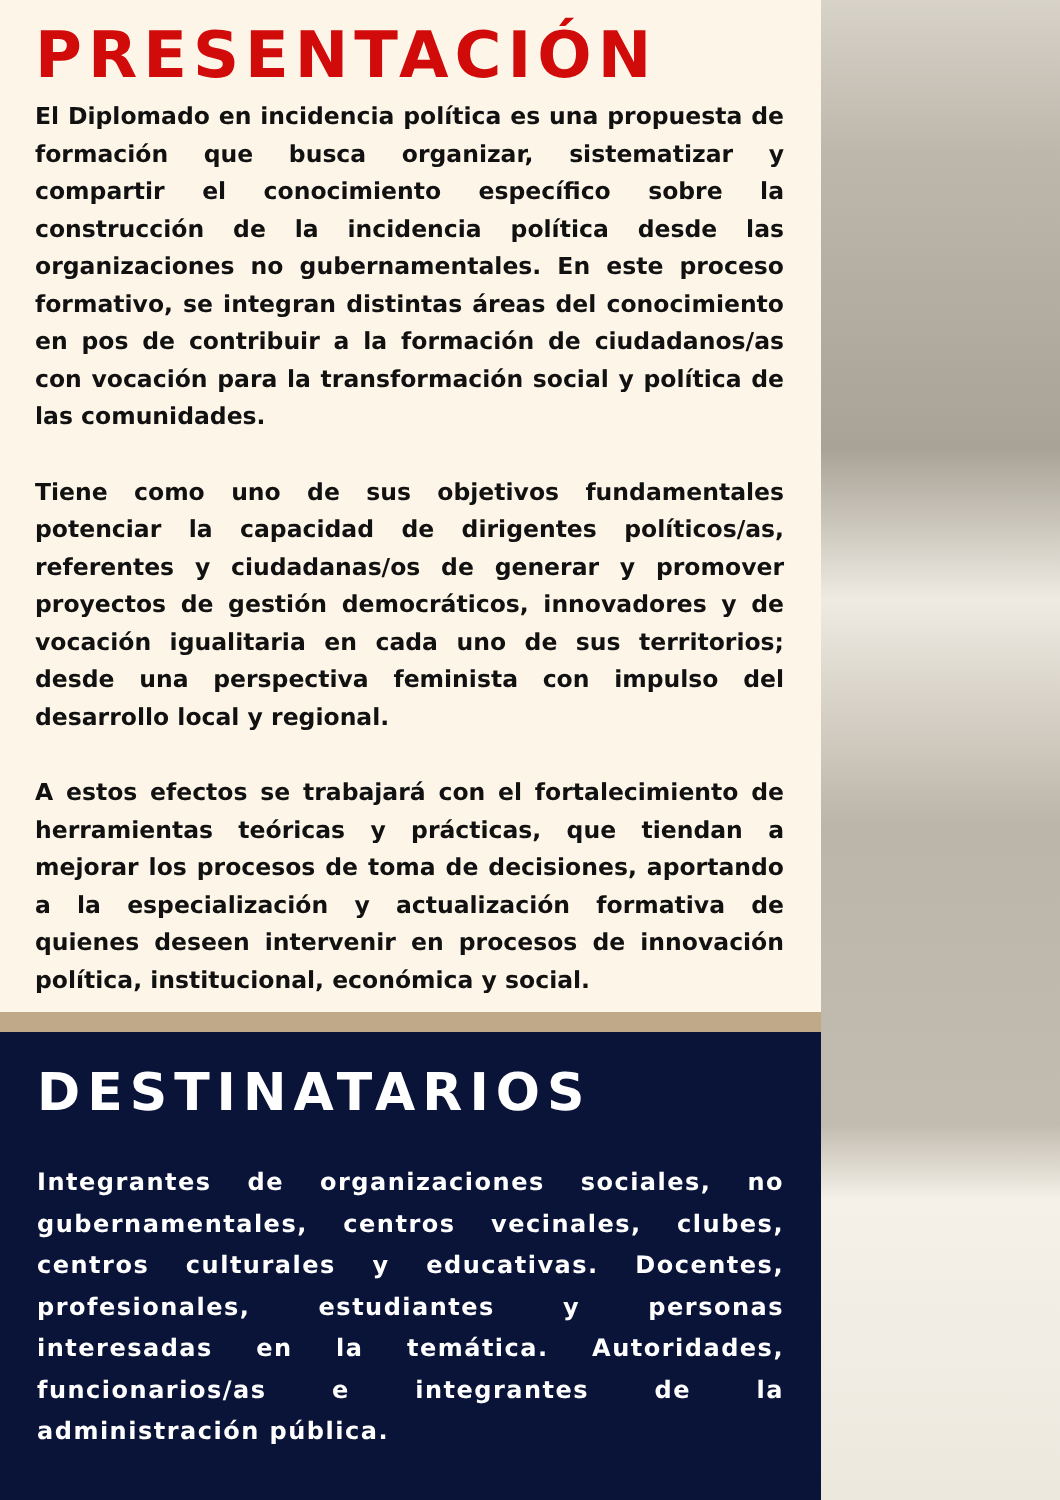PRESENTACIÓN
El Diplomado en incidencia política es una propuesta de formación que busca organizar, sistematizar y compartir el conocimiento específico sobre la construcción de la incidencia política desde las organizaciones no gubernamentales. En este proceso formativo, se integran distintas áreas del conocimiento en pos de contribuir a la formación de ciudadanos/as con vocación para la transformación social y política de las comunidades.
Tiene como uno de sus objetivos fundamentales potenciar la capacidad de dirigentes políticos/as, referentes y ciudadanas/os de generar y promover proyectos de gestión democráticos, innovadores y de vocación igualitaria en cada uno de sus territorios; desde una perspectiva feminista con impulso del desarrollo local y regional.
A estos efectos se trabajará con el fortalecimiento de herramientas teóricas y prácticas, que tiendan a mejorar los procesos de toma de decisiones, aportando a la especialización y actualización formativa de quienes deseen intervenir en procesos de innovación política, institucional, económica y social.
DESTINATARIOS
Integrantes de organizaciones sociales, no gubernamentales, centros vecinales, clubes, centros culturales y educativas. Docentes, profesionales, estudiantes y personas interesadas en la temática. Autoridades, funcionarios/as e integrantes de la administración pública.